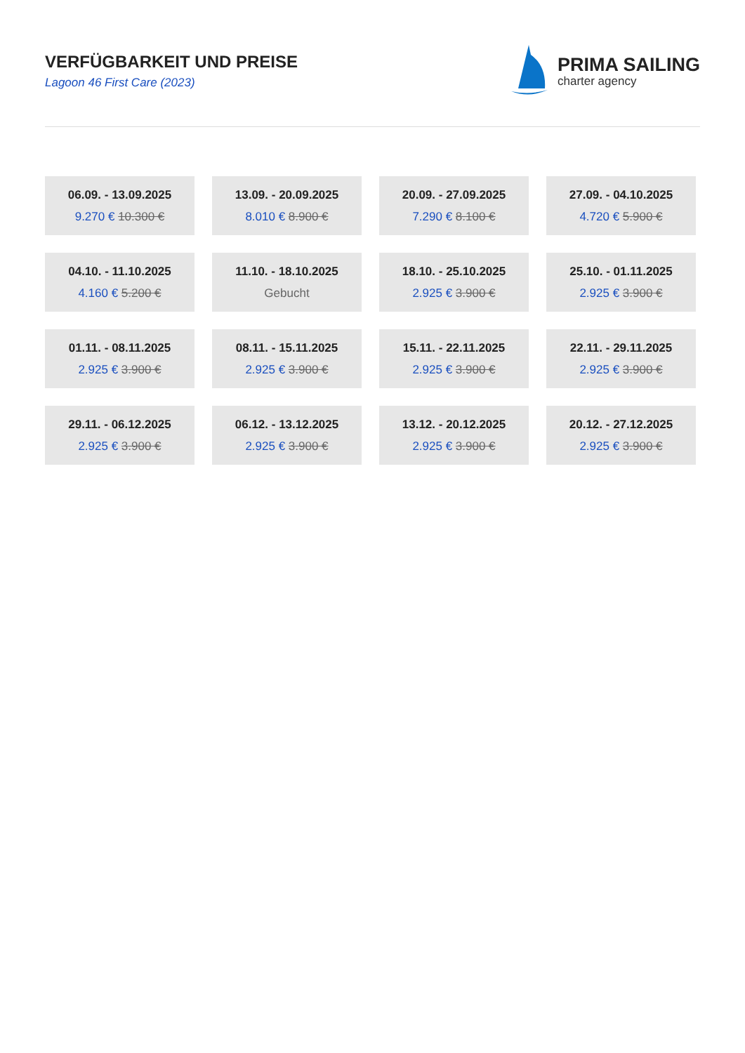VERFÜGBARKEIT UND PREISE
Lagoon 46 First Care (2023)
PRIMA SAILING
charter agency
| 06.09. - 13.09.2025 9.270 € 10.300 € | 13.09. - 20.09.2025 8.010 € 8.900 € | 20.09. - 27.09.2025 7.290 € 8.100 € | 27.09. - 04.10.2025 4.720 € 5.900 € |
| 04.10. - 11.10.2025 4.160 € 5.200 € | 11.10. - 18.10.2025 Gebucht | 18.10. - 25.10.2025 2.925 € 3.900 € | 25.10. - 01.11.2025 2.925 € 3.900 € |
| 01.11. - 08.11.2025 2.925 € 3.900 € | 08.11. - 15.11.2025 2.925 € 3.900 € | 15.11. - 22.11.2025 2.925 € 3.900 € | 22.11. - 29.11.2025 2.925 € 3.900 € |
| 29.11. - 06.12.2025 2.925 € 3.900 € | 06.12. - 13.12.2025 2.925 € 3.900 € | 13.12. - 20.12.2025 2.925 € 3.900 € | 20.12. - 27.12.2025 2.925 € 3.900 € |